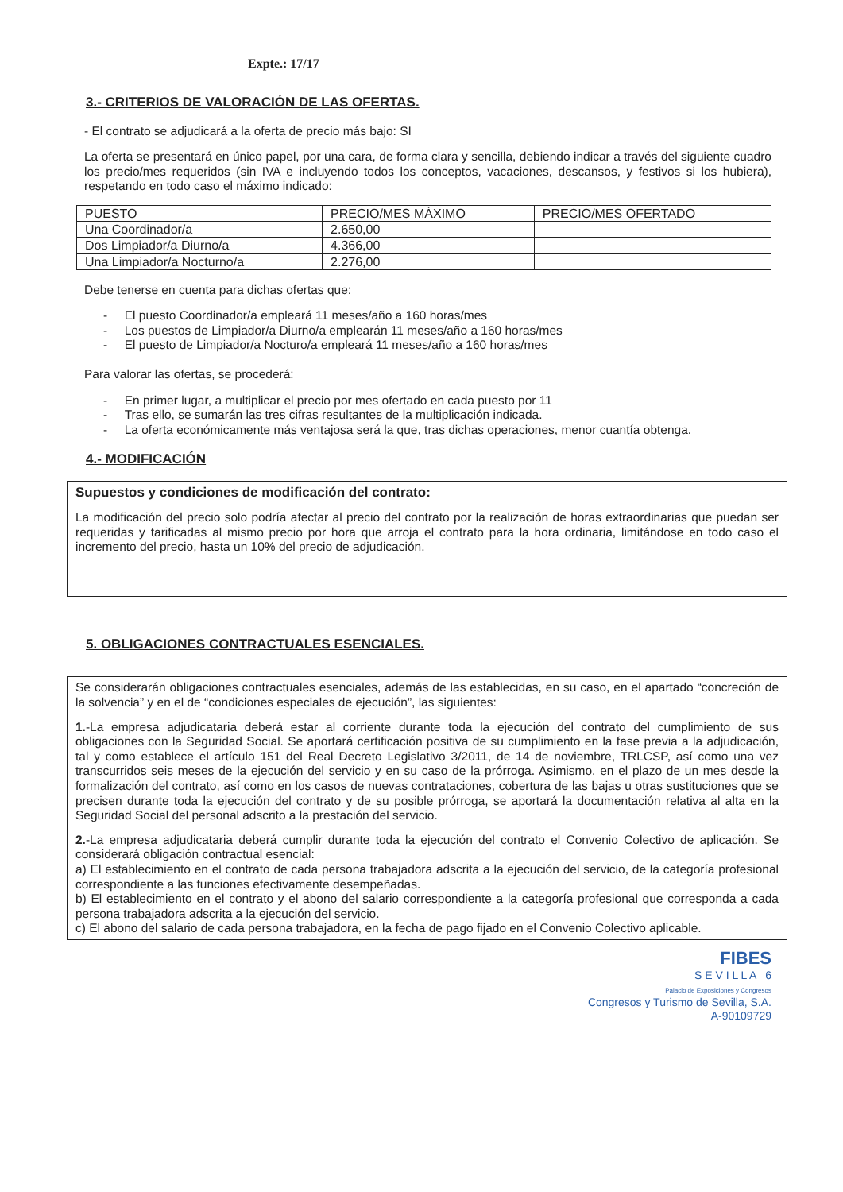Expte.: 17/17
3.- CRITERIOS DE VALORACIÓN DE LAS OFERTAS.
- El contrato se adjudicará a la oferta de precio más bajo: SI
La oferta se presentará en único papel, por una cara, de forma clara y sencilla, debiendo indicar a través del siguiente cuadro los precio/mes requeridos (sin IVA e incluyendo todos los conceptos, vacaciones, descansos, y festivos si los hubiera), respetando en todo caso el máximo indicado:
| PUESTO | PRECIO/MES MÁXIMO | PRECIO/MES OFERTADO |
| Una Coordinador/a | 2.650,00 | |
| Dos Limpiador/a Diurno/a | 4.366,00 | |
| Una Limpiador/a Nocturno/a | 2.276,00 | |
Debe tenerse en cuenta para dichas ofertas que:
- El puesto Coordinador/a empleará 11 meses/año a 160 horas/mes
- Los puestos de Limpiador/a Diurno/a emplearán 11 meses/año a 160 horas/mes
- El puesto de Limpiador/a Nocturo/a empleará 11 meses/año a 160 horas/mes
Para valorar las ofertas, se procederá:
- En primer lugar, a multiplicar el precio por mes ofertado en cada puesto por 11
- Tras ello, se sumarán las tres cifras resultantes de la multiplicación indicada.
- La oferta económicamente más ventajosa será la que, tras dichas operaciones, menor cuantía obtenga.
4.- MODIFICACIÓN
Supuestos y condiciones de modificación del contrato:
La modificación del precio solo podría afectar al precio del contrato por la realización de horas extraordinarias que puedan ser requeridas y tarificadas al mismo precio por hora que arroja el contrato para la hora ordinaria, limitándose en todo caso el incremento del precio, hasta un 10% del precio de adjudicación.
5. OBLIGACIONES CONTRACTUALES ESENCIALES.
Se considerarán obligaciones contractuales esenciales, además de las establecidas, en su caso, en el apartado “concreción de la solvencia” y en el de “condiciones especiales de ejecución”, las siguientes:
1.-La empresa adjudicataria deberá estar al corriente durante toda la ejecución del contrato del cumplimiento de sus obligaciones con la Seguridad Social. Se aportará certificación positiva de su cumplimiento en la fase previa a la adjudicación, tal y como establece el artículo 151 del Real Decreto Legislativo 3/2011, de 14 de noviembre, TRLCSP, así como una vez transcurridos seis meses de la ejecución del servicio y en su caso de la prórroga. Asimismo, en el plazo de un mes desde la formalización del contrato, así como en los casos de nuevas contrataciones, cobertura de las bajas u otras sustituciones que se precisen durante toda la ejecución del contrato y de su posible prórroga, se aportará la documentación relativa al alta en la Seguridad Social del personal adscrito a la prestación del servicio.
2.-La empresa adjudicataria deberá cumplir durante toda la ejecución del contrato el Convenio Colectivo de aplicación. Se considerará obligación contractual esencial:
a) El establecimiento en el contrato de cada persona trabajadora adscrita a la ejecución del servicio, de la categoría profesional correspondiente a las funciones efectivamente desempeñadas.
b) El establecimiento en el contrato y el abono del salario correspondiente a la categoría profesional que corresponda a cada persona trabajadora adscrita a la ejecución del servicio.
c) El abono del salario de cada persona trabajadora, en la fecha de pago fijado en el Convenio Colectivo aplicable.
FIBES
S E V I L L A 6
Palacio de Exposiciones y Congresos
Congresos y Turismo de Sevilla, S.A.
A-90109729